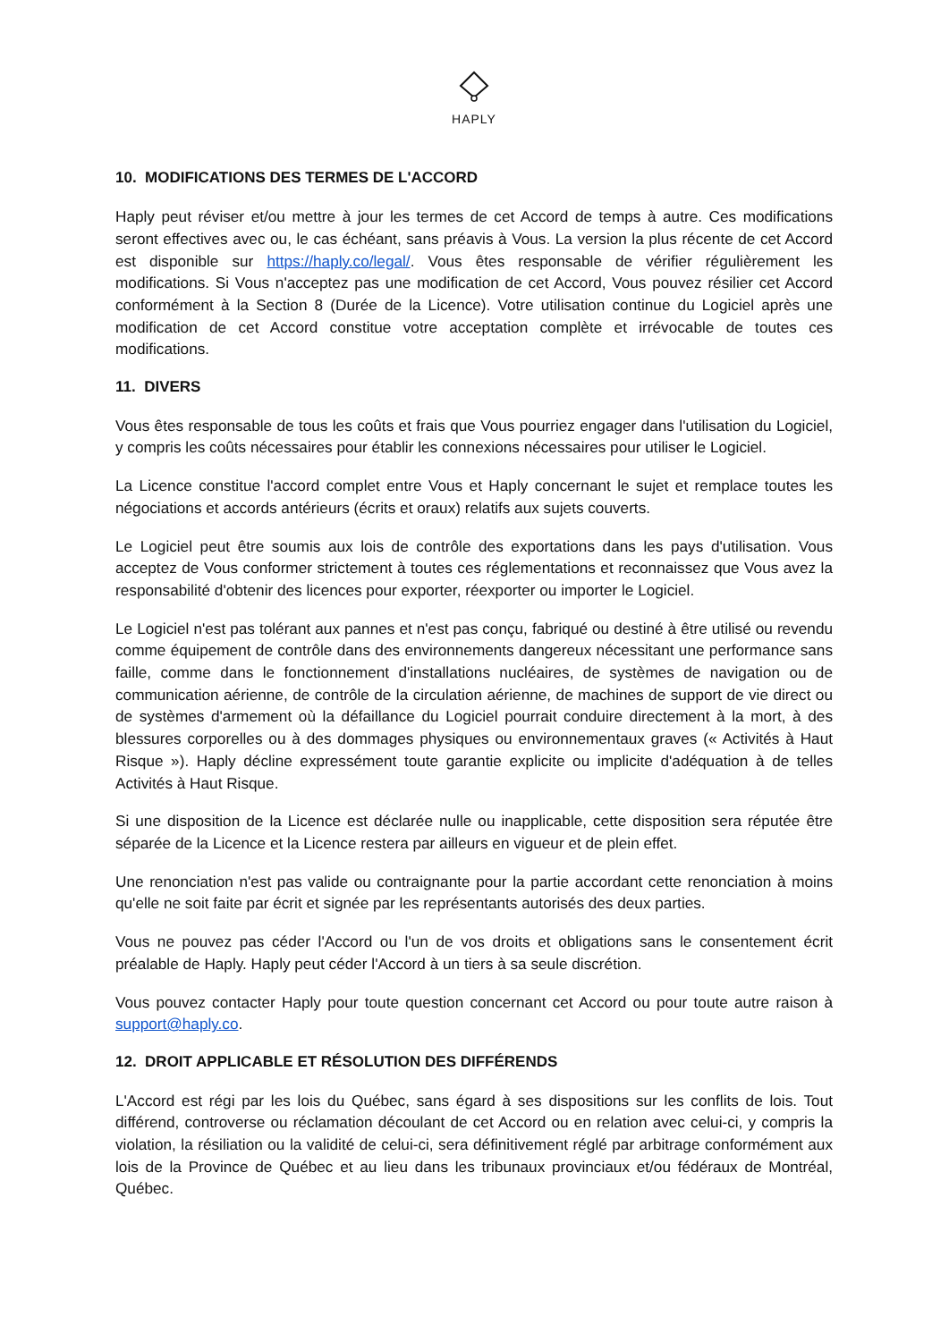HAPLY
10. MODIFICATIONS DES TERMES DE L'ACCORD
Haply peut réviser et/ou mettre à jour les termes de cet Accord de temps à autre. Ces modifications seront effectives avec ou, le cas échéant, sans préavis à Vous. La version la plus récente de cet Accord est disponible sur https://haply.co/legal/. Vous êtes responsable de vérifier régulièrement les modifications. Si Vous n'acceptez pas une modification de cet Accord, Vous pouvez résilier cet Accord conformément à la Section 8 (Durée de la Licence). Votre utilisation continue du Logiciel après une modification de cet Accord constitue votre acceptation complète et irrévocable de toutes ces modifications.
11. DIVERS
Vous êtes responsable de tous les coûts et frais que Vous pourriez engager dans l'utilisation du Logiciel, y compris les coûts nécessaires pour établir les connexions nécessaires pour utiliser le Logiciel.
La Licence constitue l'accord complet entre Vous et Haply concernant le sujet et remplace toutes les négociations et accords antérieurs (écrits et oraux) relatifs aux sujets couverts.
Le Logiciel peut être soumis aux lois de contrôle des exportations dans les pays d'utilisation. Vous acceptez de Vous conformer strictement à toutes ces réglementations et reconnaissez que Vous avez la responsabilité d'obtenir des licences pour exporter, réexporter ou importer le Logiciel.
Le Logiciel n'est pas tolérant aux pannes et n'est pas conçu, fabriqué ou destiné à être utilisé ou revendu comme équipement de contrôle dans des environnements dangereux nécessitant une performance sans faille, comme dans le fonctionnement d'installations nucléaires, de systèmes de navigation ou de communication aérienne, de contrôle de la circulation aérienne, de machines de support de vie direct ou de systèmes d'armement où la défaillance du Logiciel pourrait conduire directement à la mort, à des blessures corporelles ou à des dommages physiques ou environnementaux graves (« Activités à Haut Risque »). Haply décline expressément toute garantie explicite ou implicite d'adéquation à de telles Activités à Haut Risque.
Si une disposition de la Licence est déclarée nulle ou inapplicable, cette disposition sera réputée être séparée de la Licence et la Licence restera par ailleurs en vigueur et de plein effet.
Une renonciation n'est pas valide ou contraignante pour la partie accordant cette renonciation à moins qu'elle ne soit faite par écrit et signée par les représentants autorisés des deux parties.
Vous ne pouvez pas céder l'Accord ou l'un de vos droits et obligations sans le consentement écrit préalable de Haply. Haply peut céder l'Accord à un tiers à sa seule discrétion.
Vous pouvez contacter Haply pour toute question concernant cet Accord ou pour toute autre raison à support@haply.co.
12. DROIT APPLICABLE ET RÉSOLUTION DES DIFFÉRENDS
L'Accord est régi par les lois du Québec, sans égard à ses dispositions sur les conflits de lois. Tout différend, controverse ou réclamation découlant de cet Accord ou en relation avec celui-ci, y compris la violation, la résiliation ou la validité de celui-ci, sera définitivement réglé par arbitrage conformément aux lois de la Province de Québec et au lieu dans les tribunaux provinciaux et/ou fédéraux de Montréal, Québec.